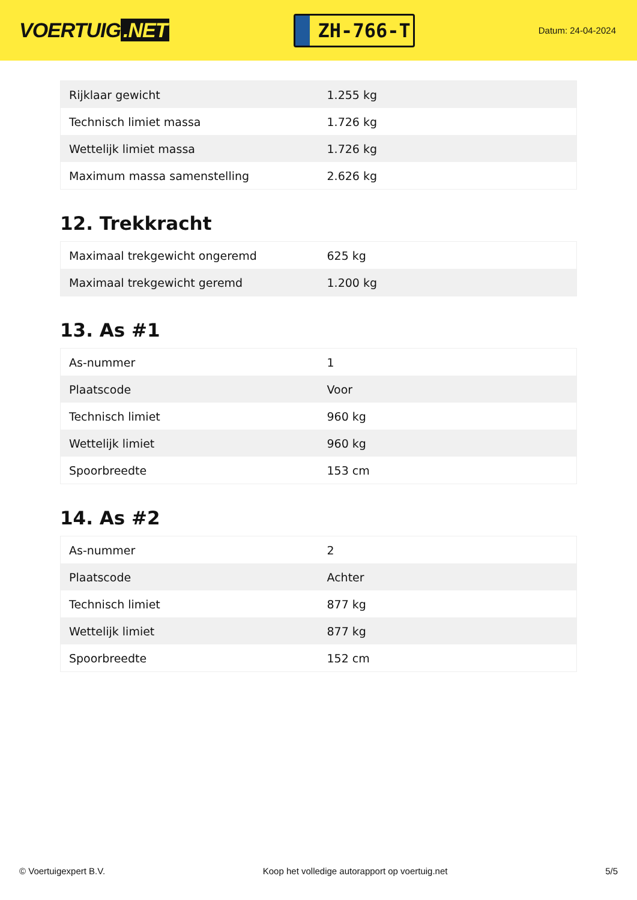VOERTUIG.NET
ZH-766-T
Datum: 24-04-2024
| Rijklaar gewicht | 1.255 kg |
| Technisch limiet massa | 1.726 kg |
| Wettelijk limiet massa | 1.726 kg |
| Maximum massa samenstelling | 2.626 kg |
12. Trekkracht
| Maximaal trekgewicht ongeremd | 625 kg |
| Maximaal trekgewicht geremd | 1.200 kg |
13. As #1
| As-nummer | 1 |
| Plaatscode | Voor |
| Technisch limiet | 960 kg |
| Wettelijk limiet | 960 kg |
| Spoorbreedte | 153 cm |
14. As #2
| As-nummer | 2 |
| Plaatscode | Achter |
| Technisch limiet | 877 kg |
| Wettelijk limiet | 877 kg |
| Spoorbreedte | 152 cm |
© Voertuigexpert B.V. Koop het volledige autorapport op voertuig.net 5/5